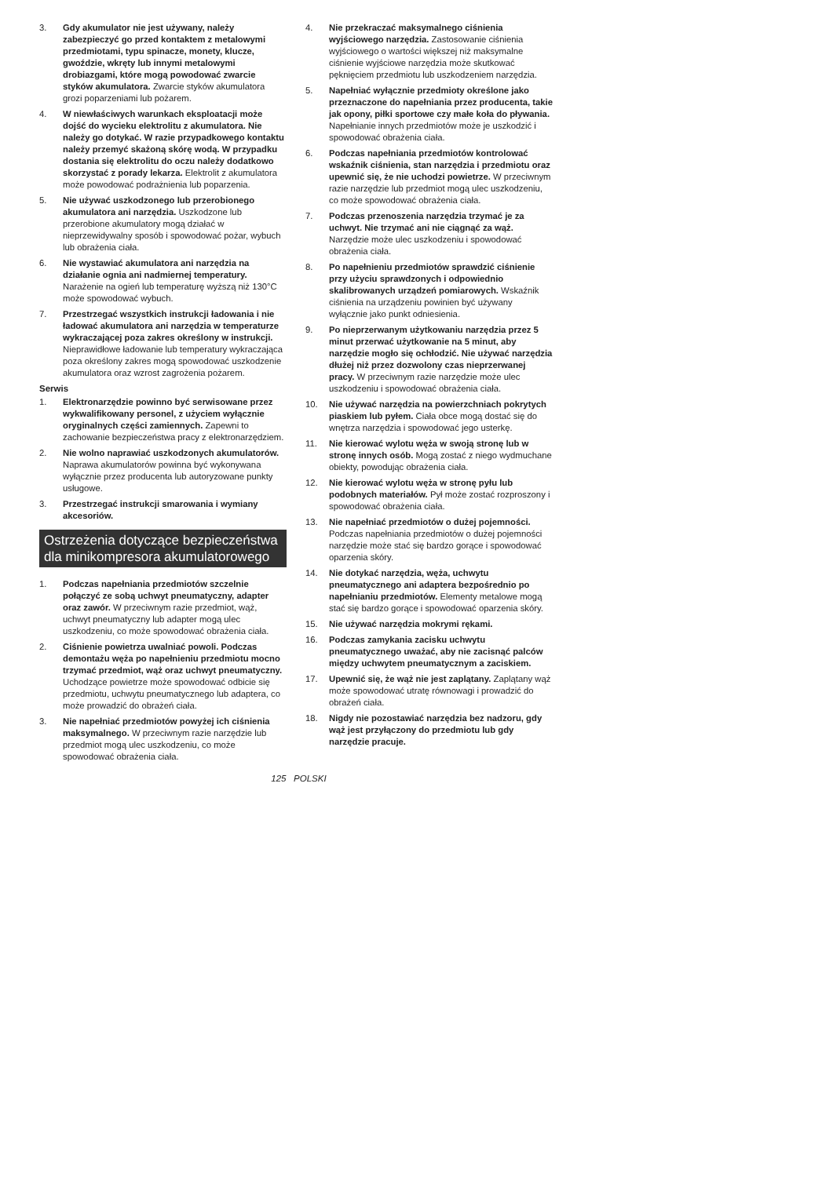3. Gdy akumulator nie jest używany, należy zabezpieczyć go przed kontaktem z metalowymi przedmiotami, typu spinacze, monety, klucze, gwoździe, wkręty lub innymi metalowymi drobiazgami, które mogą powodować zwarcie styków akumulatora. Zwarcie styków akumulatora grozi poparzeniami lub pożarem.
4. W niewłaściwych warunkach eksploatacji może dojść do wycieku elektrolitu z akumulatora. Nie należy go dotykać. W razie przypadkowego kontaktu należy przemyć skażoną skórę wodą. W przypadku dostania się elektrolitu do oczu należy dodatkowo skorzystać z porady lekarza. Elektrolit z akumulatora może powodować podrażnienia lub poparzenia.
5. Nie używać uszkodzonego lub przerobionego akumulatora ani narzędzia. Uszkodzone lub przerobione akumulatory mogą działać w nieprzewidywalny sposób i spowodować pożar, wybuch lub obrażenia ciała.
6. Nie wystawiać akumulatora ani narzędzia na działanie ognia ani nadmiernej temperatury. Narażenie na ogień lub temperaturę wyższą niż 130°C może spowodować wybuch.
7. Przestrzegać wszystkich instrukcji ładowania i nie ładować akumulatora ani narzędzia w temperaturze wykraczającej poza zakres określony w instrukcji. Nieprawidłowe ładowanie lub temperatury wykraczająca poza określony zakres mogą spowodować uszkodzenie akumulatora oraz wzrost zagrożenia pożarem.
Serwis
1. Elektronarzędzie powinno być serwisowane przez wykwalifikowany personel, z użyciem wyłącznie oryginalnych części zamiennych. Zapewni to zachowanie bezpieczeństwa pracy z elektronarzędziem.
2. Nie wolno naprawiać uszkodzonych akumulatorów. Naprawa akumulatorów powinna być wykonywana wyłącznie przez producenta lub autoryzowane punkty usługowe.
3. Przestrzegać instrukcji smarowania i wymiany akcesoriów.
Ostrzeżenia dotyczące bezpieczeństwa dla minikompresora akumulatorowego
1. Podczas napełniania przedmiotów szczelnie połączyć ze sobą uchwyt pneumatyczny, adapter oraz zawór. W przeciwnym razie przedmiot, wąż, uchwyt pneumatyczny lub adapter mogą ulec uszkodzeniu, co może spowodować obrażenia ciała.
2. Ciśnienie powietrza uwalniać powoli. Podczas demontażu węża po napełnieniu przedmiotu mocno trzymać przedmiot, wąż oraz uchwyt pneumatyczny. Uchodzące powietrze może spowodować odbicie się przedmiotu, uchwytu pneumatycznego lub adaptera, co może prowadzić do obrażeń ciała.
3. Nie napełniać przedmiotów powyżej ich ciśnienia maksymalnego. W przeciwnym razie narzędzie lub przedmiot mogą ulec uszkodzeniu, co może spowodować obrażenia ciała.
4. Nie przekraczać maksymalnego ciśnienia wyjściowego narzędzia. Zastosowanie ciśnienia wyjściowego o wartości większej niż maksymalne ciśnienie wyjściowe narzędzia może skutkować pęknięciem przedmiotu lub uszkodzeniem narzędzia.
5. Napełniać wyłącznie przedmioty określone jako przeznaczone do napełniania przez producenta, takie jak opony, piłki sportowe czy małe koła do pływania. Napełnianie innych przedmiotów może je uszkodzić i spowodować obrażenia ciała.
6. Podczas napełniania przedmiotów kontrolować wskaźnik ciśnienia, stan narzędzia i przedmiotu oraz upewnić się, że nie uchodzi powietrze. W przeciwnym razie narzędzie lub przedmiot mogą ulec uszkodzeniu, co może spowodować obrażenia ciała.
7. Podczas przenoszenia narzędzia trzymać je za uchwyt. Nie trzymać ani nie ciągnąć za wąż. Narzędzie może ulec uszkodzeniu i spowodować obrażenia ciała.
8. Po napełnieniu przedmiotów sprawdzić ciśnienie przy użyciu sprawdzonych i odpowiednio skalibrowanych urządzeń pomiarowych. Wskaźnik ciśnienia na urządzeniu powinien być używany wyłącznie jako punkt odniesienia.
9. Po nieprzerwanym użytkowaniu narzędzia przez 5 minut przerwać użytkowanie na 5 minut, aby narzędzie mogło się ochłodzić. Nie używać narzędzia dłużej niż przez dozwolony czas nieprzerwanej pracy. W przeciwnym razie narzędzie może ulec uszkodzeniu i spowodować obrażenia ciała.
10. Nie używać narzędzia na powierzchniach pokrytych piaskiem lub pyłem. Ciała obce mogą dostać się do wnętrza narzędzia i spowodować jego usterkę.
11. Nie kierować wylotu węża w swoją stronę lub w stronę innych osób. Mogą zostać z niego wydmuchane obiekty, powodując obrażenia ciała.
12. Nie kierować wylotu węża w stronę pyłu lub podobnych materiałów. Pył może zostać rozproszony i spowodować obrażenia ciała.
13. Nie napełniać przedmiotów o dużej pojemności. Podczas napełniania przedmiotów o dużej pojemności narzędzie może stać się bardzo gorące i spowodować oparzenia skóry.
14. Nie dotykać narzędzia, węża, uchwytu pneumatycznego ani adaptera bezpośrednio po napełnianiu przedmiotów. Elementy metalowe mogą stać się bardzo gorące i spowodować oparzenia skóry.
15. Nie używać narzędzia mokrymi rękami.
16. Podczas zamykania zacisku uchwytu pneumatycznego uważać, aby nie zacisnąć palców między uchwytem pneumatycznym a zaciskiem.
17. Upewnić się, że wąż nie jest zaplątany. Zaplątany wąż może spowodować utratę równowagi i prowadzić do obrażeń ciała.
18. Nigdy nie pozostawiać narzędzia bez nadzoru, gdy wąż jest przyłączony do przedmiotu lub gdy narzędzie pracuje.
125 POLSKI